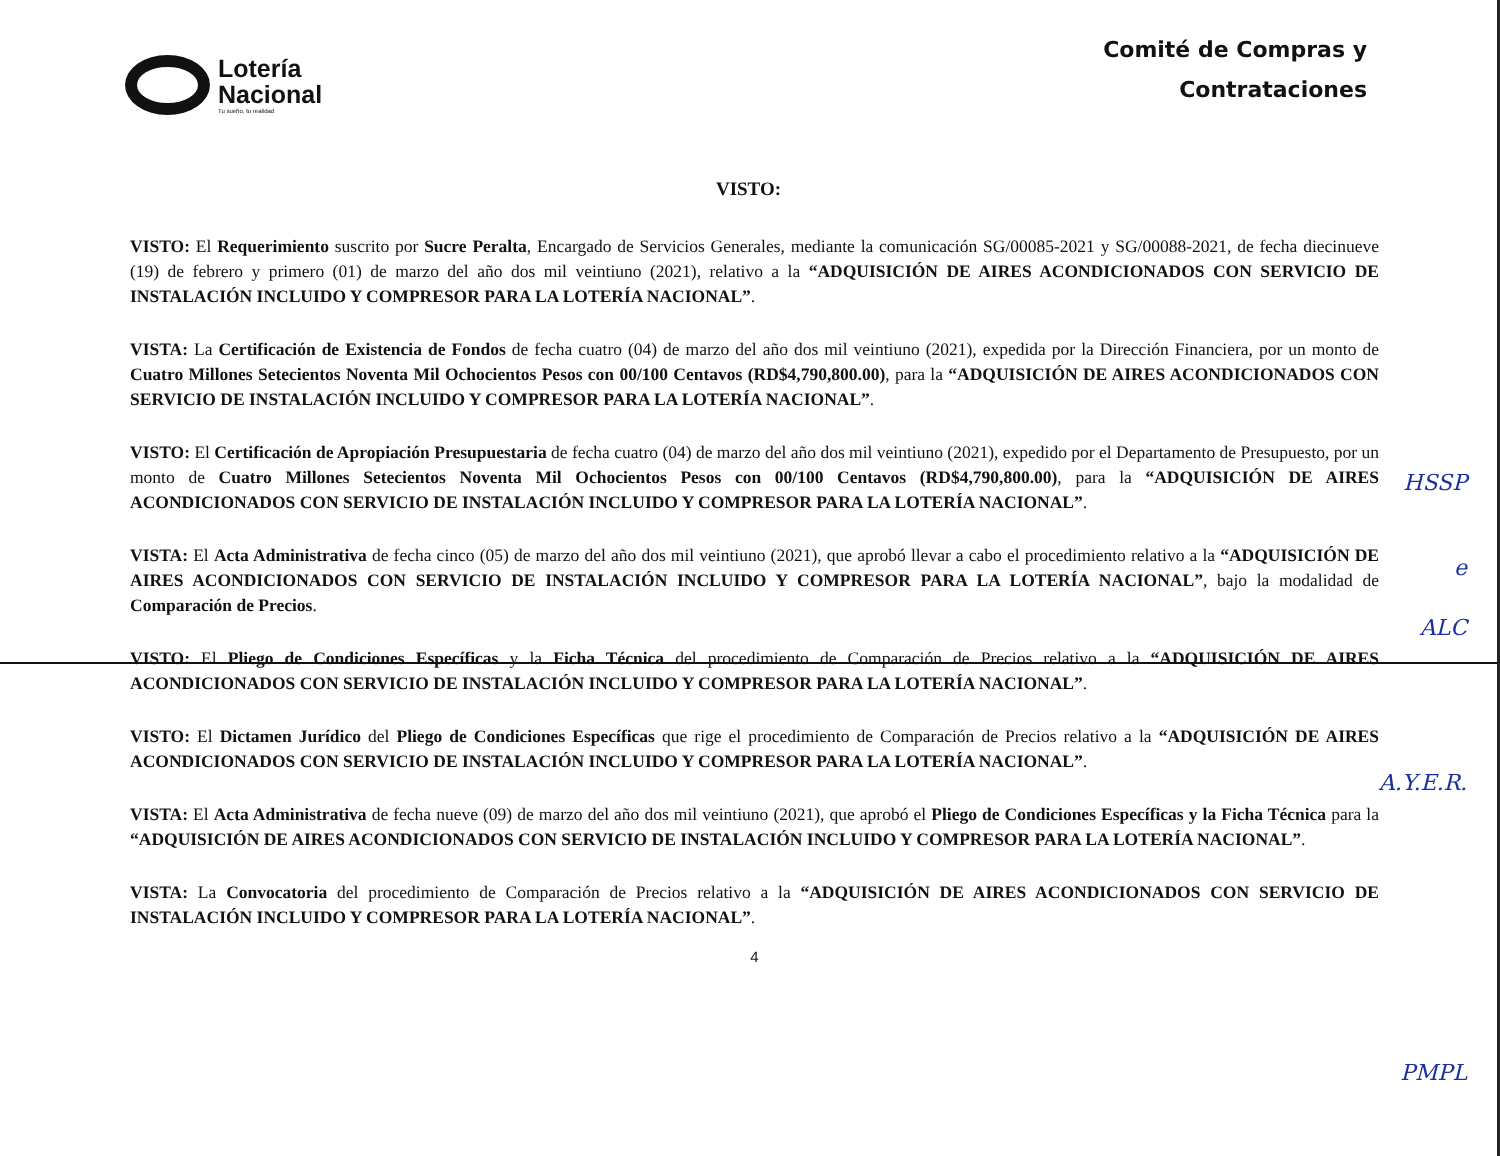Lotería
Nacional
Tu sueño, tu realidad
Comité de Compras y
Contrataciones
VISTO:
VISTO: El Requerimiento suscrito por Sucre Peralta, Encargado de Servicios Generales, mediante la comunicación SG/00085-2021 y SG/00088-2021, de fecha diecinueve (19) de febrero y primero (01) de marzo del año dos mil veintiuno (2021), relativo a la “ADQUISICIÓN DE AIRES ACONDICIONADOS CON SERVICIO DE INSTALACIÓN INCLUIDO Y COMPRESOR PARA LA LOTERÍA NACIONAL”.
VISTA: La Certificación de Existencia de Fondos de fecha cuatro (04) de marzo del año dos mil veintiuno (2021), expedida por la Dirección Financiera, por un monto de Cuatro Millones Setecientos Noventa Mil Ochocientos Pesos con 00/100 Centavos (RD$4,790,800.00), para la “ADQUISICIÓN DE AIRES ACONDICIONADOS CON SERVICIO DE INSTALACIÓN INCLUIDO Y COMPRESOR PARA LA LOTERÍA NACIONAL”.
VISTO: El Certificación de Apropiación Presupuestaria de fecha cuatro (04) de marzo del año dos mil veintiuno (2021), expedido por el Departamento de Presupuesto, por un monto de Cuatro Millones Setecientos Noventa Mil Ochocientos Pesos con 00/100 Centavos (RD$4,790,800.00), para la “ADQUISICIÓN DE AIRES ACONDICIONADOS CON SERVICIO DE INSTALACIÓN INCLUIDO Y COMPRESOR PARA LA LOTERÍA NACIONAL”.
VISTA: El Acta Administrativa de fecha cinco (05) de marzo del año dos mil veintiuno (2021), que aprobó llevar a cabo el procedimiento relativo a la “ADQUISICIÓN DE AIRES ACONDICIONADOS CON SERVICIO DE INSTALACIÓN INCLUIDO Y COMPRESOR PARA LA LOTERÍA NACIONAL”, bajo la modalidad de Comparación de Precios.
VISTO: El Pliego de Condiciones Específicas y la Ficha Técnica del procedimiento de Comparación de Precios relativo a la “ADQUISICIÓN DE AIRES ACONDICIONADOS CON SERVICIO DE INSTALACIÓN INCLUIDO Y COMPRESOR PARA LA LOTERÍA NACIONAL”.
VISTO: El Dictamen Jurídico del Pliego de Condiciones Específicas que rige el procedimiento de Comparación de Precios relativo a la “ADQUISICIÓN DE AIRES ACONDICIONADOS CON SERVICIO DE INSTALACIÓN INCLUIDO Y COMPRESOR PARA LA LOTERÍA NACIONAL”.
VISTA: El Acta Administrativa de fecha nueve (09) de marzo del año dos mil veintiuno (2021), que aprobó el Pliego de Condiciones Específicas y la Ficha Técnica para la “ADQUISICIÓN DE AIRES ACONDICIONADOS CON SERVICIO DE INSTALACIÓN INCLUIDO Y COMPRESOR PARA LA LOTERÍA NACIONAL”.
VISTA: La Convocatoria del procedimiento de Comparación de Precios relativo a la “ADQUISICIÓN DE AIRES ACONDICIONADOS CON SERVICIO DE INSTALACIÓN INCLUIDO Y COMPRESOR PARA LA LOTERÍA NACIONAL”.
4
HSSP
e
ALC
A.Y.E.R.
PMPL